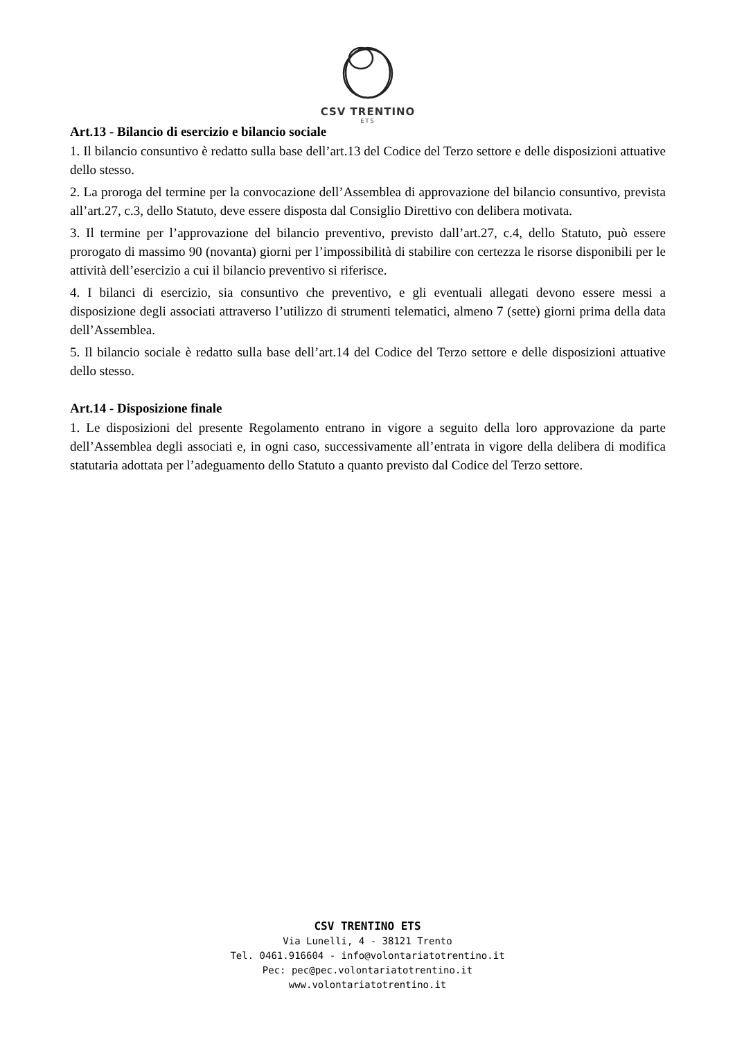CSV TRENTINO
ETS
Art.13 - Bilancio di esercizio e bilancio sociale
1. Il bilancio consuntivo è redatto sulla base dell’art.13 del Codice del Terzo settore e delle disposizioni attuative dello stesso.
2. La proroga del termine per la convocazione dell’Assemblea di approvazione del bilancio consuntivo, prevista all’art.27, c.3, dello Statuto, deve essere disposta dal Consiglio Direttivo con delibera motivata.
3. Il termine per l’approvazione del bilancio preventivo, previsto dall’art.27, c.4, dello Statuto, può essere prorogato di massimo 90 (novanta) giorni per l’impossibilità di stabilire con certezza le risorse disponibili per le attività dell’esercizio a cui il bilancio preventivo si riferisce.
4. I bilanci di esercizio, sia consuntivo che preventivo, e gli eventuali allegati devono essere messi a disposizione degli associati attraverso l’utilizzo di strumenti telematici, almeno 7 (sette) giorni prima della data dell’Assemblea.
5. Il bilancio sociale è redatto sulla base dell’art.14 del Codice del Terzo settore e delle disposizioni attuative dello stesso.
Art.14 - Disposizione finale
1. Le disposizioni del presente Regolamento entrano in vigore a seguito della loro approvazione da parte dell’Assemblea degli associati e, in ogni caso, successivamente all’entrata in vigore della delibera di modifica statutaria adottata per l’adeguamento dello Statuto a quanto previsto dal Codice del Terzo settore.
CSV TRENTINO ETS
Via Lunelli, 4 - 38121 Trento
Tel. 0461.916604 - info@volontariatotrentino.it
Pec: pec@pec.volontariatotrentino.it
www.volontariatotrentino.it